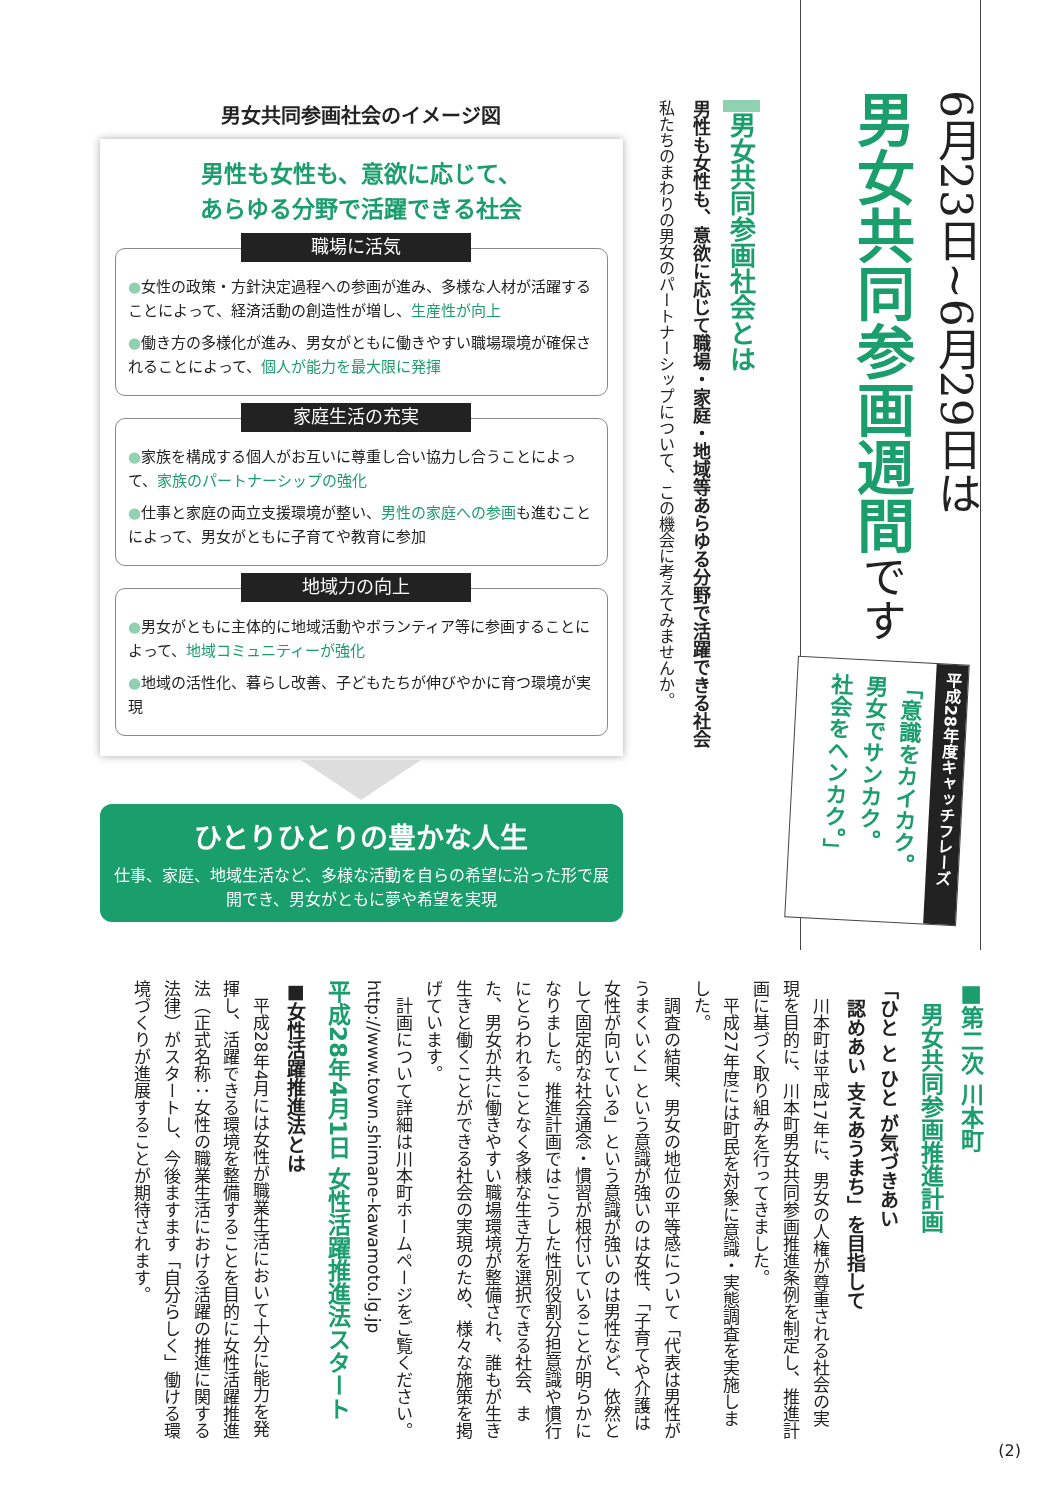6月23日~6月29日は
男女共同参画週間です
平成28年度キャッチフレーズ
「意識をカイカク。
男女でサンカク。
社会をヘンカク。」
男女共同参画社会とは
男性も女性も、意欲に応じて職場・家庭・地域等あらゆる分野で活躍できる社会
私たちのまわりの男女のパートナーシップについて、この機会に考えてみませんか。
男女共同参画社会のイメージ図
男性も女性も、意欲に応じて、
あらゆる分野で活躍できる社会
職場に活気
●女性の政策・方針決定過程への参画が進み、多様な人材が活躍することによって、経済活動の創造性が増し、生産性が向上
●働き方の多様化が進み、男女がともに働きやすい職場環境が確保されることによって、個人が能力を最大限に発揮
家庭生活の充実
●家族を構成する個人がお互いに尊重し合い協力し合うことによって、家族のパートナーシップの強化
●仕事と家庭の両立支援環境が整い、男性の家庭への参画も進むことによって、男女がともに子育てや教育に参加
地域力の向上
●男女がともに主体的に地域活動やボランティア等に参画することによって、地域コミュニティーが強化
●地域の活性化、暮らし改善、子どもたちが伸びやかに育つ環境が実現
ひとりひとりの豊かな人生
仕事、家庭、地域生活など、多様な活動を自らの希望に沿った形で展開でき、男女がともに夢や希望を実現
■第二次 川本町
　男女共同参画推進計画
「ひと と ひと が気づきあい
　認めあい 支えあうまち」を目指して
　川本町は平成17年に、男女の人権が尊重される社会の実現を目的に、川本町男女共同参画推進条例を制定し、推進計画に基づく取り組みを行ってきました。
　平成27年度には町民を対象に意識・実態調査を実施しました。
　調査の結果、男女の地位の平等感について「代表は男性がうまくいく」という意識が強いのは女性、「子育てや介護は女性が向いている」という意識が強いのは男性など、依然として固定的な社会通念・慣習が根付いていることが明らかになりました。推進計画ではこうした性別役割分担意識や慣行にとらわれることなく多様な生き方を選択できる社会、また、男女が共に働きやすい職場環境が整備され、誰もが生き生きと働くことができる社会の実現のため、様々な施策を掲げています。
　計画について詳細は川本町ホームページをご覧ください。http://www.town.shimane-kawamoto.lg.jp
平成28年4月1日 女性活躍推進法スタート
■女性活躍推進法とは
　平成28年4月には女性が職業生活において十分に能力を発揮し、活躍できる環境を整備することを目的に女性活躍推進法（正式名称：女性の職業生活における活躍の推進に関する法律）がスタートし、今後ますます「自分らしく」働ける環境づくりが進展することが期待されます。
(2)